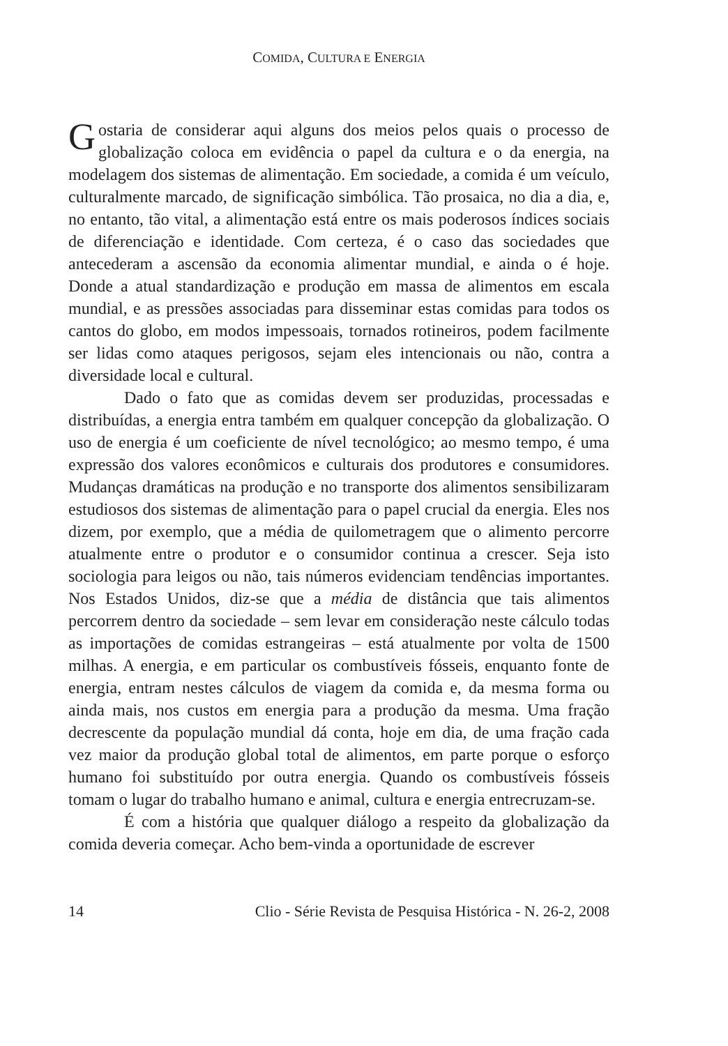COMIDA, CULTURA E ENERGIA
Gostaria de considerar aqui alguns dos meios pelos quais o processo de globalização coloca em evidência o papel da cultura e o da energia, na modelagem dos sistemas de alimentação. Em sociedade, a comida é um veículo, culturalmente marcado, de significação simbólica. Tão prosaica, no dia a dia, e, no entanto, tão vital, a alimentação está entre os mais poderosos índices sociais de diferenciação e identidade. Com certeza, é o caso das sociedades que antecederam a ascensão da economia alimentar mundial, e ainda o é hoje. Donde a atual standardização e produção em massa de alimentos em escala mundial, e as pressões associadas para disseminar estas comidas para todos os cantos do globo, em modos impessoais, tornados rotineiros, podem facilmente ser lidas como ataques perigosos, sejam eles intencionais ou não, contra a diversidade local e cultural.
Dado o fato que as comidas devem ser produzidas, processadas e distribuídas, a energia entra também em qualquer concepção da globalização. O uso de energia é um coeficiente de nível tecnológico; ao mesmo tempo, é uma expressão dos valores econômicos e culturais dos produtores e consumidores. Mudanças dramáticas na produção e no transporte dos alimentos sensibilizaram estudiosos dos sistemas de alimentação para o papel crucial da energia. Eles nos dizem, por exemplo, que a média de quilometragem que o alimento percorre atualmente entre o produtor e o consumidor continua a crescer. Seja isto sociologia para leigos ou não, tais números evidenciam tendências importantes. Nos Estados Unidos, diz-se que a média de distância que tais alimentos percorrem dentro da sociedade – sem levar em consideração neste cálculo todas as importações de comidas estrangeiras – está atualmente por volta de 1500 milhas. A energia, e em particular os combustíveis fósseis, enquanto fonte de energia, entram nestes cálculos de viagem da comida e, da mesma forma ou ainda mais, nos custos em energia para a produção da mesma. Uma fração decrescente da população mundial dá conta, hoje em dia, de uma fração cada vez maior da produção global total de alimentos, em parte porque o esforço humano foi substituído por outra energia. Quando os combustíveis fósseis tomam o lugar do trabalho humano e animal, cultura e energia entrecruzam-se.
É com a história que qualquer diálogo a respeito da globalização da comida deveria começar. Acho bem-vinda a oportunidade de escrever
14 Clio - Série Revista de Pesquisa Histórica - N. 26-2, 2008